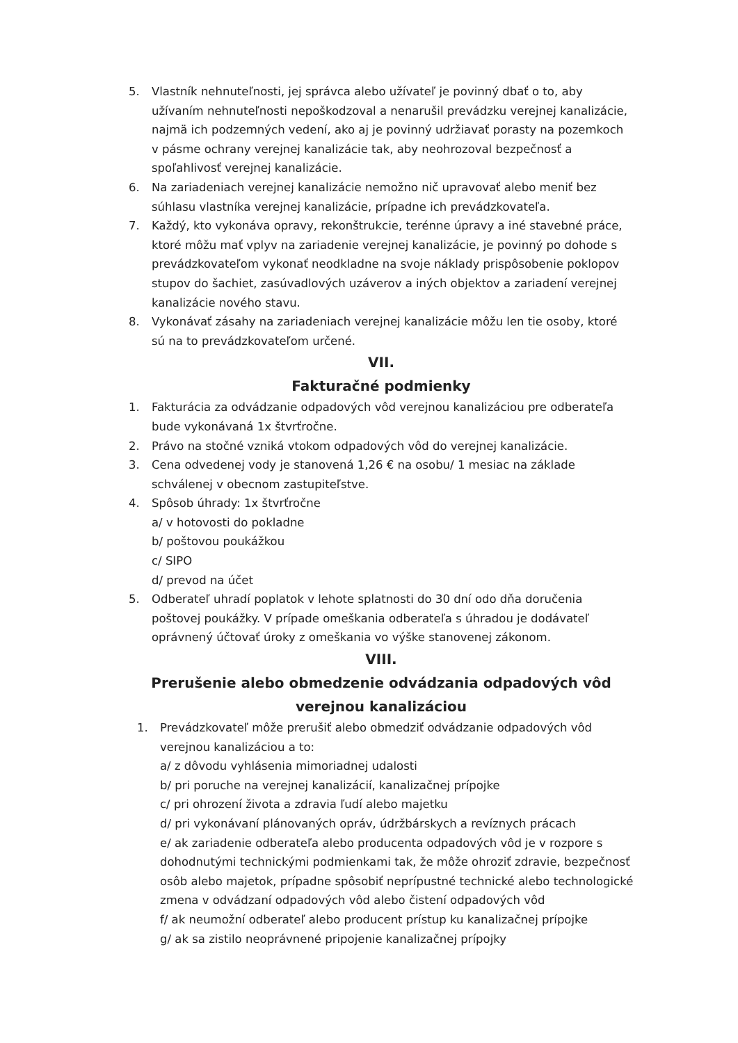5. Vlastník nehnuteľnosti, jej správca alebo užívateľ je povinný dbať o to, aby užívaním nehnuteľnosti nepoškodzoval a nenarušil prevádzku verejnej kanalizácie, najmä ich podzemných vedení, ako aj je povinný udržiavať porasty na pozemkoch v pásme ochrany verejnej kanalizácie tak, aby neohrozoval bezpečnosť a spoľahlivosť verejnej kanalizácie.
6. Na zariadeniach verejnej kanalizácie nemožno nič upravovať alebo meniť bez súhlasu vlastníka verejnej kanalizácie, prípadne ich prevádzkovateľa.
7. Každý, kto vykonáva opravy, rekonštrukcie, terénne úpravy a iné stavebné práce, ktoré môžu mať vplyv na zariadenie verejnej kanalizácie, je povinný po dohode s prevádzkovateľom vykonať neodkladne na svoje náklady prispôsobenie poklopov stupov do šachiet, zasúvadlových uzáverov a iných objektov a zariadení verejnej kanalizácie nového stavu.
8. Vykonávať zásahy na zariadeniach verejnej kanalizácie môžu len tie osoby, ktoré sú na to prevádzkovateľom určené.
VII.
Fakturačné podmienky
1. Fakturácia za odvádzanie odpadových vôd verejnou kanalizáciou pre odberateľa bude vykonávaná 1x štvrťročne.
2. Právo na stočné vzniká vtokom odpadových vôd do verejnej kanalizácie.
3. Cena odvedenej vody je stanovená 1,26 € na osobu/ 1 mesiac na základe schválenej v obecnom zastupiteľstve.
4. Spôsob úhrady: 1x štvrťročne
a/ v hotovosti do pokladne
b/ poštovou poukážkou
c/ SIPO
d/ prevod na účet
5. Odberateľ uhradí poplatok v lehote splatnosti do 30 dní odo dňa doručenia poštovej poukážky. V prípade omeškania odberateľa s úhradou je dodávateľ oprávnený účtovať úroky z omeškania vo výške stanovenej zákonom.
VIII.
Prerušenie alebo obmedzenie odvádzania odpadových vôd
verejnou kanalizáciou
1. Prevádzkovateľ môže prerušiť alebo obmedziť odvádzanie odpadových vôd verejnou kanalizáciou a to:
a/ z dôvodu vyhlásenia mimoriadnej udalosti
b/ pri poruche na verejnej kanalizácií, kanalizačnej prípojke
c/ pri ohrození života a zdravia ľudí alebo majetku
d/ pri vykonávaní plánovaných opráv, údržbárskych a revíznych prácach
e/ ak zariadenie odberateľa alebo producenta odpadových vôd je v rozpore s dohodnutými technickými podmienkami tak, že môže ohroziť zdravie, bezpečnosť osôb alebo majetok, prípadne spôsobiť neprípustné technické alebo technologické zmena v odvádzaní odpadových vôd alebo čistení odpadových vôd
f/ ak neumožní odberateľ alebo producent prístup ku kanalizačnej prípojke
g/ ak sa zistilo neoprávnené pripojenie kanalizačnej prípojky